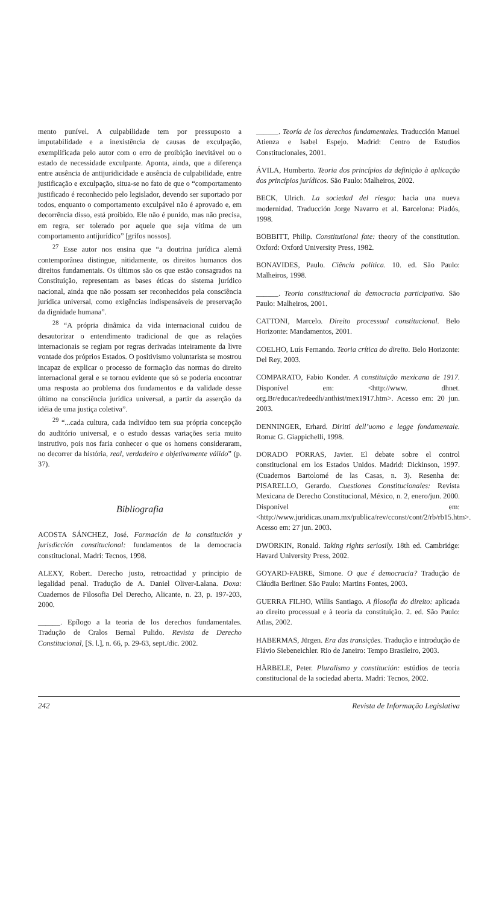mento punível. A culpabilidade tem por pressuposto a imputabilidade e a inexistência de causas de exculpação, exemplificada pelo autor com o erro de proibição inevitável ou o estado de necessidade exculpante. Aponta, ainda, que a diferença entre ausência de antijuridicidade e ausência de culpabilidade, entre justificação e exculpação, situa-se no fato de que o “comportamento justificado é reconhecido pelo legislador, devendo ser suportado por todos, enquanto o comportamento exculpável não é aprovado e, em decorrência disso, está proibido. Ele não é punido, mas não precisa, em regra, ser tolerado por aquele que seja vítima de um comportamento antijurídico” [grifos nossos].
<sup>27</sup> Esse autor nos ensina que “a doutrina jurídica alemã contemporânea distingue, nitidamente, os direitos humanos dos direitos fundamentais. Os últimos são os que estão consagrados na Constituição, representam as bases éticas do sistema jurídico nacional, ainda que não possam ser reconhecidos pela consciência jurídica universal, como exigências indispensáveis de preservação da dignidade humana”.
<sup>28</sup> “A própria dinâmica da vida internacional cuidou de desautorizar o entendimento tradicional de que as relações internacionais se regiam por regras derivadas inteiramente da livre vontade dos próprios Estados. O positivismo voluntarista se mostrou incapaz de explicar o processo de formação das normas do direito internacional geral e se tornou evidente que só se poderia encontrar uma resposta ao problema dos fundamentos e da validade desse último na consciência jurídica universal, a partir da asserção da idéia de uma justiça coletiva”.
<sup>29</sup> “...cada cultura, cada indivíduo tem sua própria concepção do auditório universal, e o estudo dessas variações seria muito instrutivo, pois nos faria conhecer o que os homens consideraram, no decorrer da história, real, verdadeiro e objetivamente válido” (p. 37).
Bibliografia
ACOSTA SÁNCHEZ, José. Formación de la constitución y jurisdicción constitucional: fundamentos de la democracia constitucional. Madri: Tecnos, 1998.
ALEXY, Robert. Derecho justo, retroactidad y principio de legalidad penal. Tradução de A. Daniel Oliver-Lalana. Doxa: Cuadernos de Filosofia Del Derecho, Alicante, n. 23, p. 197-203, 2000.
______. Epílogo a la teoria de los derechos fundamentales. Tradução de Cralos Bernal Pulido. Revista de Derecho Constitucional, [S. l.], n. 66, p. 29-63, sept./dic. 2002.
______. Teoría de los derechos fundamentales. Traducción Manuel Atienza e Isabel Espejo. Madrid: Centro de Estudios Constitucionales, 2001.
ÁVILA, Humberto. Teoria dos princípios da definição à aplicação dos princípios jurídicos. São Paulo: Malheiros, 2002.
BECK, Ulrich. La sociedad del riesgo: hacia una nueva modernidad. Traducción Jorge Navarro et al. Barcelona: Piadós, 1998.
BOBBITT, Philip. Constitutional fate: theory of the constitution. Oxford: Oxford University Press, 1982.
BONAVIDES, Paulo. Ciência política. 10. ed. São Paulo: Malheiros, 1998.
______. Teoria constitucional da democracia participativa. São Paulo: Malheiros, 2001.
CATTONI, Marcelo. Direito processual constitucional. Belo Horizonte: Mandamentos, 2001.
COELHO, Luís Fernando. Teoria crítica do direito. Belo Horizonte: Del Rey, 2003.
COMPARATO, Fabio Konder. A constituição mexicana de 1917. Disponível em: <http://www. dhnet. org.Br/educar/redeedh/anthist/mex1917.htm>. Acesso em: 20 jun. 2003.
DENNINGER, Erhard. Diritti dell’uomo e legge fondamentale. Roma: G. Giappichelli, 1998.
DORADO PORRAS, Javier. El debate sobre el control constitucional em los Estados Unidos. Madrid: Dickinson, 1997. (Cuadernos Bartolomé de las Casas, n. 3). Resenha de: PISARELLO, Gerardo. Cuestiones Constitucionales: Revista Mexicana de Derecho Constitucional, México, n. 2, enero/jun. 2000. Disponível em: <http://www.juridicas.unam.mx/publica/rev/cconst/cont/2/rb/rb15.htm>. Acesso em: 27 jun. 2003.
DWORKIN, Ronald. Taking rights seriosily. 18th ed. Cambridge: Havard University Press, 2002.
GOYARD-FABRE, Simone. O que é democracia? Tradução de Cláudia Berliner. São Paulo: Martins Fontes, 2003.
GUERRA FILHO, Willis Santiago. A filosofia do direito: aplicada ao direito processual e à teoria da constituição. 2. ed. São Paulo: Atlas, 2002.
HABERMAS, Jürgen. Era das transições. Tradução e introdução de Flávio Siebeneichler. Rio de Janeiro: Tempo Brasileiro, 2003.
HÄRBELE, Peter. Pluralismo y constitución: estúdios de teoria constitucional de la sociedad aberta. Madri: Tecnos, 2002.
242 Revista de Informação Legislativa